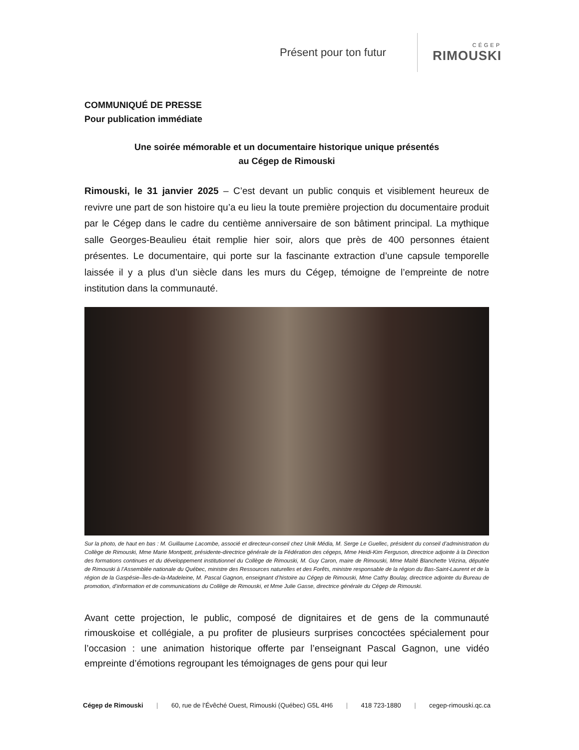Présent pour ton futur
CÉGEP
RIMOUSKI
COMMUNIQUÉ DE PRESSE
Pour publication immédiate
Une soirée mémorable et un documentaire historique unique présentés
au Cégep de Rimouski
Rimouski, le 31 janvier 2025 – C’est devant un public conquis et visiblement heureux de revivre une part de son histoire qu’a eu lieu la toute première projection du documentaire produit par le Cégep dans le cadre du centième anniversaire de son bâtiment principal. La mythique salle Georges-Beaulieu était remplie hier soir, alors que près de 400 personnes étaient présentes. Le documentaire, qui porte sur la fascinante extraction d’une capsule temporelle laissée il y a plus d’un siècle dans les murs du Cégep, témoigne de l’empreinte de notre institution dans la communauté.
Sur la photo, de haut en bas : M. Guillaume Lacombe, associé et directeur-conseil chez Unik Média, M. Serge Le Guellec, président du conseil d’administration du Collège de Rimouski, Mme Marie Montpetit, présidente-directrice générale de la Fédération des cégeps, Mme Heidi-Kim Ferguson, directrice adjointe à la Direction des formations continues et du développement institutionnel du Collège de Rimouski, M. Guy Caron, maire de Rimouski, Mme Maïté Blanchette Vézina, députée de Rimouski à l’Assemblée nationale du Québec, ministre des Ressources naturelles et des Forêts, ministre responsable de la région du Bas-Saint-Laurent et de la région de la Gaspésie–Îles-de-la-Madeleine, M. Pascal Gagnon, enseignant d’histoire au Cégep de Rimouski, Mme Cathy Boulay, directrice adjointe du Bureau de promotion, d’information et de communications du Collège de Rimouski, et Mme Julie Gasse, directrice générale du Cégep de Rimouski.
Avant cette projection, le public, composé de dignitaires et de gens de la communauté rimouskoise et collégiale, a pu profiter de plusieurs surprises concoctées spécialement pour l’occasion : une animation historique offerte par l’enseignant Pascal Gagnon, une vidéo empreinte d’émotions regroupant les témoignages de gens pour qui leur
Cégep de Rimouski | 60, rue de l’Évêché Ouest, Rimouski (Québec) G5L 4H6 | 418 723-1880 | cegep-rimouski.qc.ca